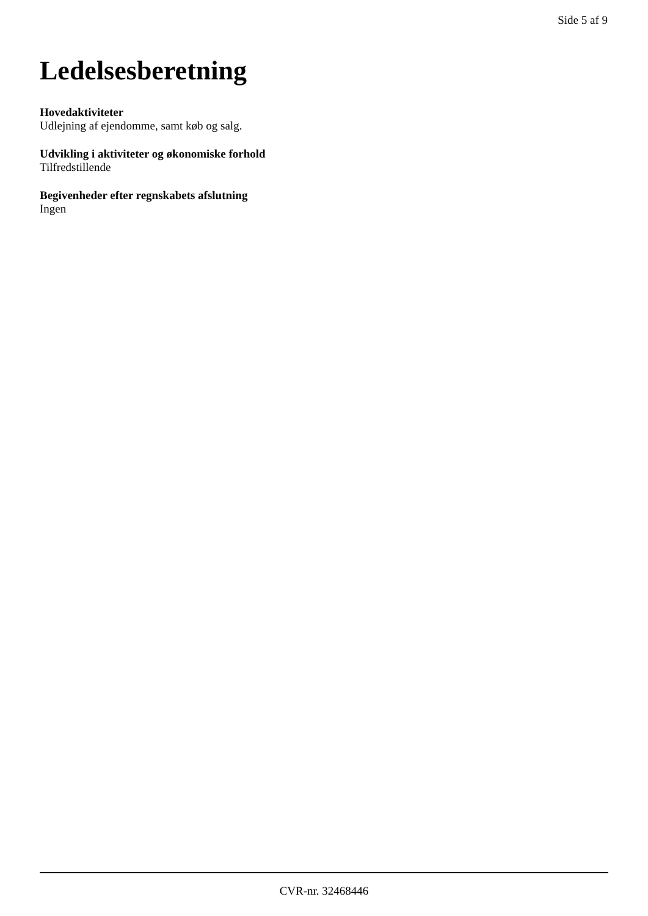Side 5 af 9
Ledelsesberetning
Hovedaktiviteter
Udlejning af ejendomme, samt køb og salg.
Udvikling i aktiviteter og økonomiske forhold
Tilfredstillende
Begivenheder efter regnskabets afslutning
Ingen
CVR-nr. 32468446